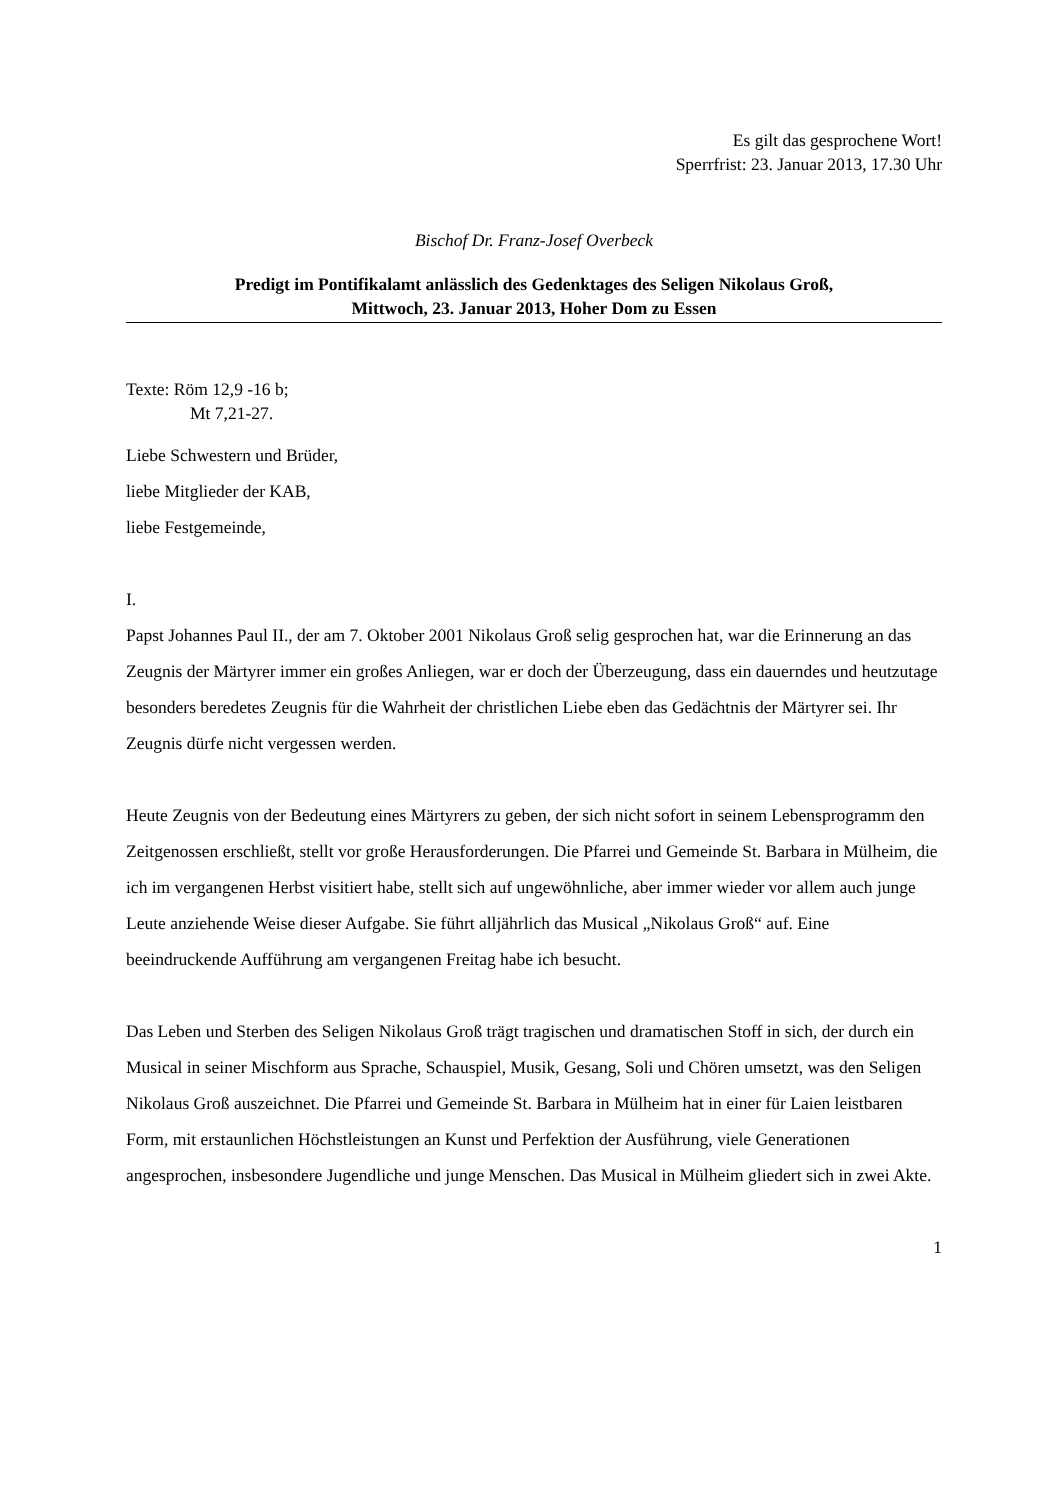Es gilt das gesprochene Wort!
Sperrfrist: 23. Januar 2013, 17.30 Uhr
Bischof Dr. Franz-Josef Overbeck
Predigt im Pontifikalamt anlässlich des Gedenktages des Seligen Nikolaus Groß,
Mittwoch, 23. Januar 2013, Hoher Dom zu Essen
Texte: Röm 12,9 -16 b;
Mt 7,21-27.
Liebe Schwestern und Brüder,
liebe Mitglieder der KAB,
liebe Festgemeinde,
I.
Papst Johannes Paul II., der am 7. Oktober 2001 Nikolaus Groß selig gesprochen hat, war die Erinnerung an das Zeugnis der Märtyrer immer ein großes Anliegen, war er doch der Überzeugung, dass ein dauerndes und heutzutage besonders beredetes Zeugnis für die Wahrheit der christlichen Liebe eben das Gedächtnis der Märtyrer sei. Ihr Zeugnis dürfe nicht vergessen werden.
Heute Zeugnis von der Bedeutung eines Märtyrers zu geben, der sich nicht sofort in seinem Lebensprogramm den Zeitgenossen erschließt, stellt vor große Herausforderungen. Die Pfarrei und Gemeinde St. Barbara in Mülheim, die ich im vergangenen Herbst visitiert habe, stellt sich auf ungewöhnliche, aber immer wieder vor allem auch junge Leute anziehende Weise dieser Aufgabe. Sie führt alljährlich das Musical „Nikolaus Groß“ auf. Eine beeindruckende Aufführung am vergangenen Freitag habe ich besucht.
Das Leben und Sterben des Seligen Nikolaus Groß trägt tragischen und dramatischen Stoff in sich, der durch ein Musical in seiner Mischform aus Sprache, Schauspiel, Musik, Gesang, Soli und Chören umsetzt, was den Seligen Nikolaus Groß auszeichnet. Die Pfarrei und Gemeinde St. Barbara in Mülheim hat in einer für Laien leistbaren Form, mit erstaunlichen Höchstleistungen an Kunst und Perfektion der Ausführung, viele Generationen angesprochen, insbesondere Jugendliche und junge Menschen. Das Musical in Mülheim gliedert sich in zwei Akte.
1